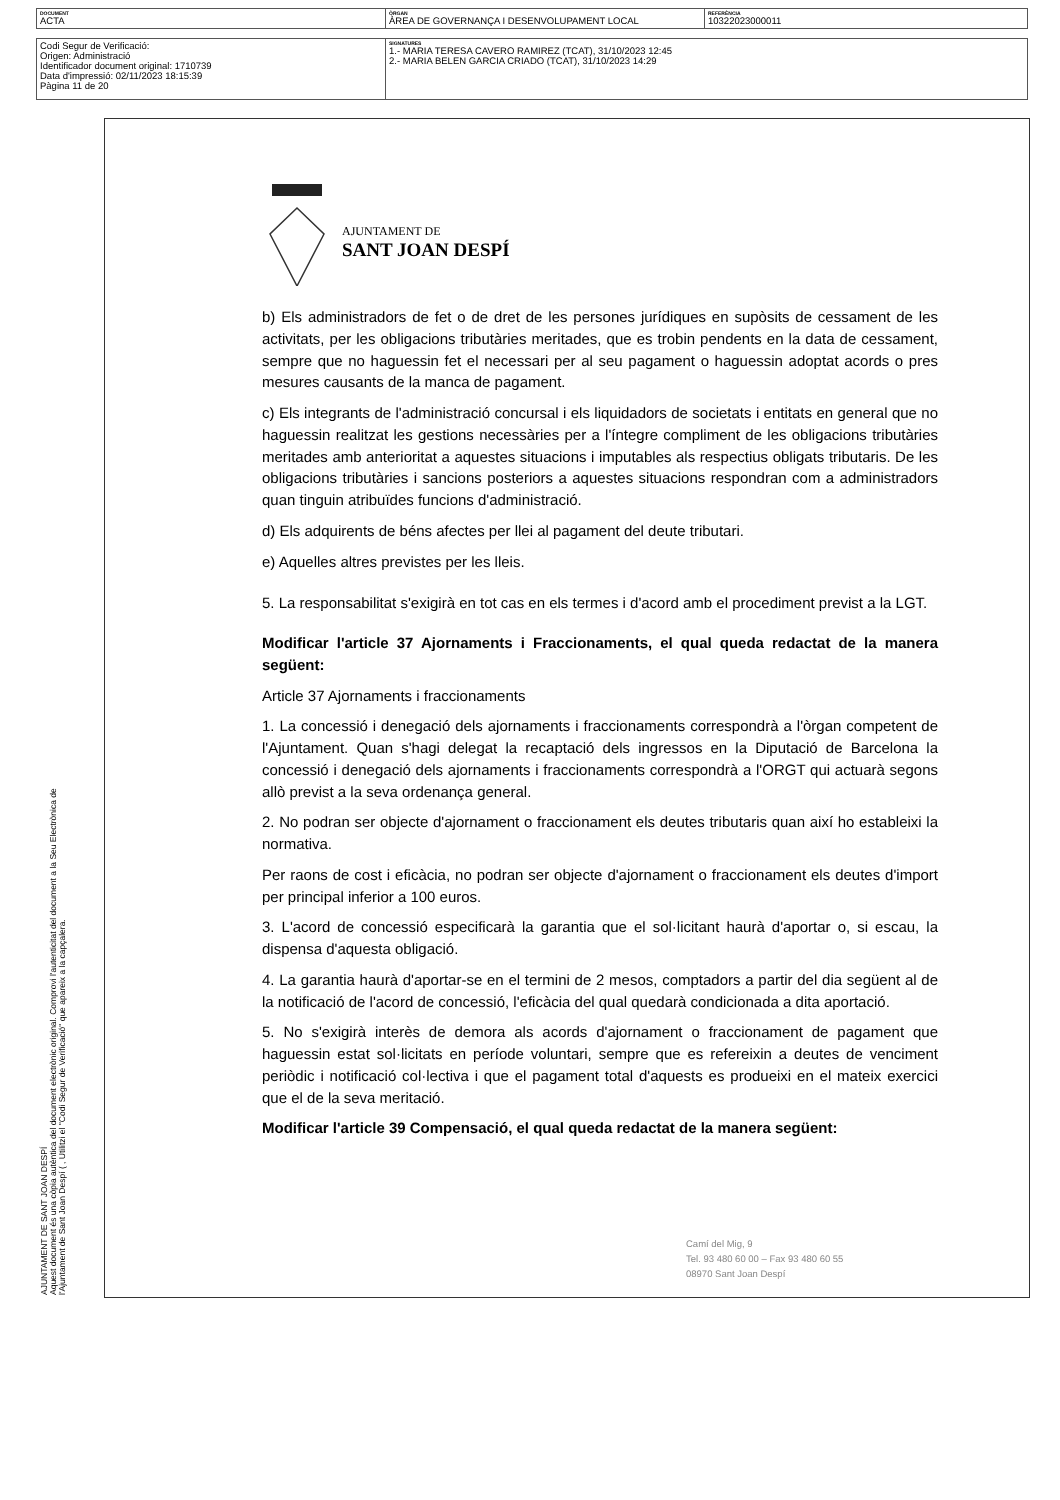| DOCUMENT ACTA | ÒRGAN ÀREA DE GOVERNANÇA I DESENVOLUPAMENT LOCAL | REFERÈNCIA 10322023000011 |
| Codi Segur de Verificació: Origen: Administració Identificador document original: 1710739 Data d'impressió: 02/11/2023 18:15:39 Pàgina 11 de 20 | SIGNATURES 1.- MARIA TERESA CAVERO RAMIREZ (TCAT), 31/10/2023 12:45 2.- MARIA BELEN GARCIA CRIADO (TCAT), 31/10/2023 14:29 |
AJUNTAMENT DE SANT JOAN DESPÍ
Aquest document és una còpia autèntica del document electrònic original. Comprovi l'autenticitat del document a la Seu Electrònica de l'Ajuntament de Sant Joan Despí ( , Utilitzi el "Codi Segur de Verificació" que apareix a la capçalera.
AJUNTAMENT DE
SANT JOAN DESPÍ
b) Els administradors de fet o de dret de les persones jurídiques en supòsits de cessament de les activitats, per les obligacions tributàries meritades, que es trobin pendents en la data de cessament, sempre que no haguessin fet el necessari per al seu pagament o haguessin adoptat acords o pres mesures causants de la manca de pagament.
c) Els integrants de l'administració concursal i els liquidadors de societats i entitats en general que no haguessin realitzat les gestions necessàries per a l'íntegre compliment de les obligacions tributàries meritades amb anterioritat a aquestes situacions i imputables als respectius obligats tributaris. De les obligacions tributàries i sancions posteriors a aquestes situacions respondran com a administradors quan tinguin atribuïdes funcions d'administració.
d) Els adquirents de béns afectes per llei al pagament del deute tributari.
e) Aquelles altres previstes per les lleis.
5. La responsabilitat s'exigirà en tot cas en els termes i d'acord amb el procediment previst a la LGT.
Modificar l'article 37 Ajornaments i Fraccionaments, el qual queda redactat de la manera següent:
Article 37 Ajornaments i fraccionaments
1. La concessió i denegació dels ajornaments i fraccionaments correspondrà a l'òrgan competent de l'Ajuntament. Quan s'hagi delegat la recaptació dels ingressos en la Diputació de Barcelona la concessió i denegació dels ajornaments i fraccionaments correspondrà a l'ORGT qui actuarà segons allò previst a la seva ordenança general.
2. No podran ser objecte d'ajornament o fraccionament els deutes tributaris quan així ho estableixi la normativa.
Per raons de cost i eficàcia, no podran ser objecte d'ajornament o fraccionament els deutes d'import per principal inferior a 100 euros.
3. L'acord de concessió especificarà la garantia que el sol·licitant haurà d'aportar o, si escau, la dispensa d'aquesta obligació.
4. La garantia haurà d'aportar-se en el termini de 2 mesos, comptadors a partir del dia següent al de la notificació de l'acord de concessió, l'eficàcia del qual quedarà condicionada a dita aportació.
5. No s'exigirà interès de demora als acords d'ajornament o fraccionament de pagament que haguessin estat sol·licitats en període voluntari, sempre que es refereixin a deutes de venciment periòdic i notificació col·lectiva i que el pagament total d'aquests es produeixi en el mateix exercici que el de la seva meritació.
Modificar l'article 39 Compensació, el qual queda redactat de la manera següent:
Camí del Mig, 9
Tel. 93 480 60 00 – Fax 93 480 60 55
08970 Sant Joan Despí